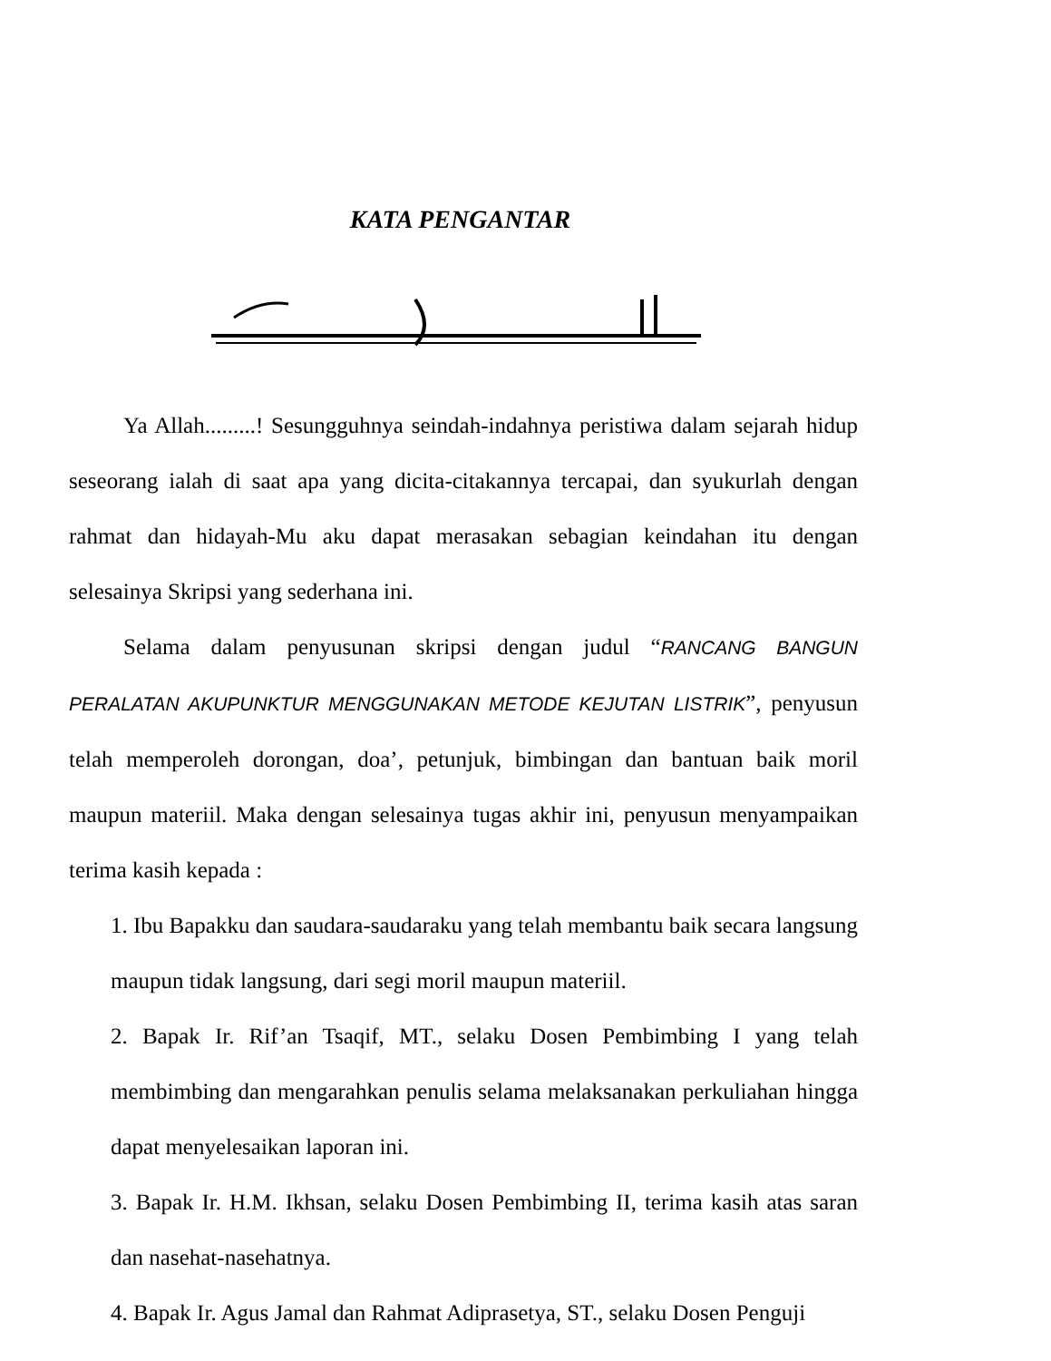KATA PENGANTAR
Ya Allah.........! Sesungguhnya seindah-indahnya peristiwa dalam sejarah hidup seseorang ialah di saat apa yang dicita-citakannya tercapai, dan syukurlah dengan rahmat dan hidayah-Mu aku dapat merasakan sebagian keindahan itu dengan selesainya Skripsi yang sederhana ini.
Selama dalam penyusunan skripsi dengan judul “RANCANG BANGUN PERALATAN AKUPUNKTUR MENGGUNAKAN METODE KEJUTAN LISTRIK”, penyusun telah memperoleh dorongan, doa’, petunjuk, bimbingan dan bantuan baik moril maupun materiil. Maka dengan selesainya tugas akhir ini, penyusun menyampaikan terima kasih kepada :
1. Ibu Bapakku dan saudara-saudaraku yang telah membantu baik secara langsung maupun tidak langsung, dari segi moril maupun materiil.
2. Bapak Ir. Rif’an Tsaqif, MT., selaku Dosen Pembimbing I yang telah membimbing dan mengarahkan penulis selama melaksanakan perkuliahan hingga dapat menyelesaikan laporan ini.
3. Bapak Ir. H.M. Ikhsan, selaku Dosen Pembimbing II, terima kasih atas saran dan nasehat-nasehatnya.
4. Bapak Ir. Agus Jamal dan Rahmat Adiprasetya, ST., selaku Dosen Penguji